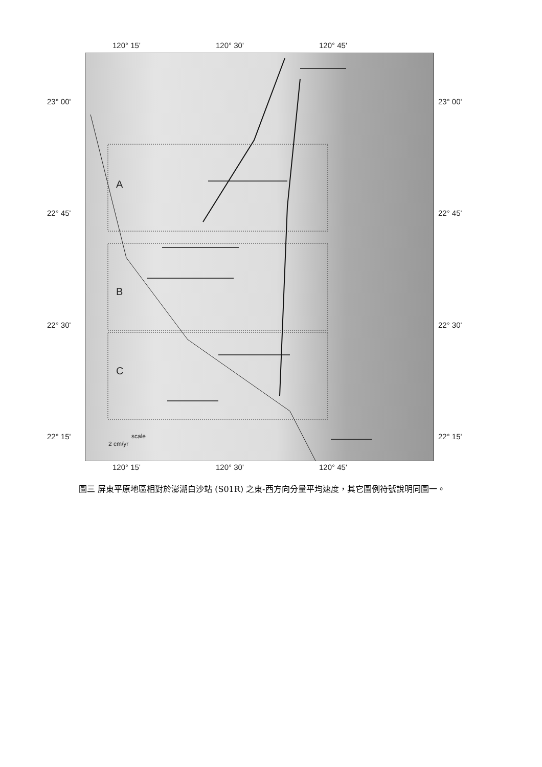120° 15' 120° 30' 120° 45'
23° 00' 23° 00'
22° 45' 22° 45'
22° 30' 22° 30'
22° 15' 22° 15'
A
B
C
scale
2 cm/yr
120° 15' 120° 30' 120° 45'
圖三 屏東平原地區相對於澎湖白沙站 (S01R) 之東-西方向分量平均速度，其它圖例符號說明同圖一。